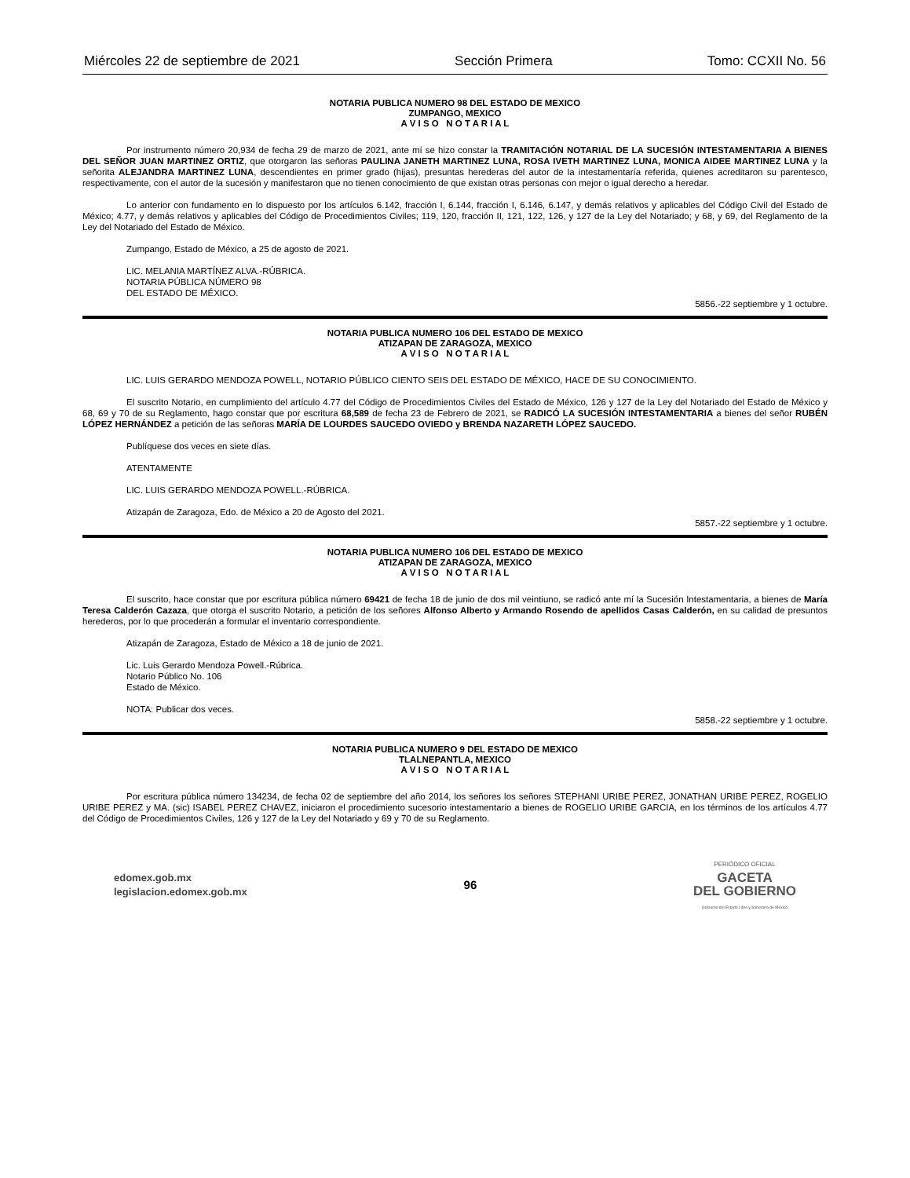Miércoles 22 de septiembre de 2021 Sección Primera Tomo: CCXII No. 56
NOTARIA PUBLICA NUMERO 98 DEL ESTADO DE MEXICO
ZUMPANGO, MEXICO
A V I S O N O T A R I A L
Por instrumento número 20,934 de fecha 29 de marzo de 2021, ante mí se hizo constar la TRAMITACIÓN NOTARIAL DE LA SUCESIÓN INTESTAMENTARIA A BIENES DEL SEÑOR JUAN MARTINEZ ORTIZ, que otorgaron las señoras PAULINA JANETH MARTINEZ LUNA, ROSA IVETH MARTINEZ LUNA, MONICA AIDEE MARTINEZ LUNA y la señorita ALEJANDRA MARTINEZ LUNA, descendientes en primer grado (hijas), presuntas herederas del autor de la intestamentaría referida, quienes acreditaron su parentesco, respectivamente, con el autor de la sucesión y manifestaron que no tienen conocimiento de que existan otras personas con mejor o igual derecho a heredar.
Lo anterior con fundamento en lo dispuesto por los artículos 6.142, fracción I, 6.144, fracción I, 6.146, 6.147, y demás relativos y aplicables del Código Civil del Estado de México; 4.77, y demás relativos y aplicables del Código de Procedimientos Civiles; 119, 120, fracción II, 121, 122, 126, y 127 de la Ley del Notariado; y 68, y 69, del Reglamento de la Ley del Notariado del Estado de México.
Zumpango, Estado de México, a 25 de agosto de 2021.
LIC. MELANIA MARTÍNEZ ALVA.-RÚBRICA.
NOTARIA PÚBLICA NÚMERO 98
DEL ESTADO DE MÉXICO.
5856.-22 septiembre y 1 octubre.
NOTARIA PUBLICA NUMERO 106 DEL ESTADO DE MEXICO
ATIZAPAN DE ZARAGOZA, MEXICO
A V I S O N O T A R I A L
LIC. LUIS GERARDO MENDOZA POWELL, NOTARIO PÚBLICO CIENTO SEIS DEL ESTADO DE MÉXICO, HACE DE SU CONOCIMIENTO.
El suscrito Notario, en cumplimiento del artículo 4.77 del Código de Procedimientos Civiles del Estado de México, 126 y 127 de la Ley del Notariado del Estado de México y 68, 69 y 70 de su Reglamento, hago constar que por escritura 68,589 de fecha 23 de Febrero de 2021, se RADICÓ LA SUCESIÓN INTESTAMENTARIA a bienes del señor RUBÉN LÓPEZ HERNÁNDEZ a petición de las señoras MARÍA DE LOURDES SAUCEDO OVIEDO y BRENDA NAZARETH LÓPEZ SAUCEDO.
Publíquese dos veces en siete días.
ATENTAMENTE
LIC. LUIS GERARDO MENDOZA POWELL.-RÚBRICA.
Atizapán de Zaragoza, Edo. de México a 20 de Agosto del 2021.
5857.-22 septiembre y 1 octubre.
NOTARIA PUBLICA NUMERO 106 DEL ESTADO DE MEXICO
ATIZAPAN DE ZARAGOZA, MEXICO
A V I S O N O T A R I A L
El suscrito, hace constar que por escritura pública número 69421 de fecha 18 de junio de dos mil veintiuno, se radicó ante mí la Sucesión Intestamentaria, a bienes de María Teresa Calderón Cazaza, que otorga el suscrito Notario, a petición de los señores Alfonso Alberto y Armando Rosendo de apellidos Casas Calderón, en su calidad de presuntos herederos, por lo que procederán a formular el inventario correspondiente.
Atizapán de Zaragoza, Estado de México a 18 de junio de 2021.
Lic. Luis Gerardo Mendoza Powell.-Rúbrica.
Notario Público No. 106
Estado de México.
NOTA: Publicar dos veces.
5858.-22 septiembre y 1 octubre.
NOTARIA PUBLICA NUMERO 9 DEL ESTADO DE MEXICO
TLALNEPANTLA, MEXICO
A V I S O N O T A R I A L
Por escritura pública número 134234, de fecha 02 de septiembre del año 2014, los señores los señores STEPHANI URIBE PEREZ, JONATHAN URIBE PEREZ, ROGELIO URIBE PEREZ y MA. (sic) ISABEL PEREZ CHAVEZ, iniciaron el procedimiento sucesorio intestamentario a bienes de ROGELIO URIBE GARCIA, en los términos de los artículos 4.77 del Código de Procedimientos Civiles, 126 y 127 de la Ley del Notariado y 69 y 70 de su Reglamento.
edomex.gob.mx
legislacion.edomex.gob.mx
96
PERIÓDICO OFICIAL
GACETA
DEL GOBIERNO
Gobierno del Estado Libre y Soberano de México